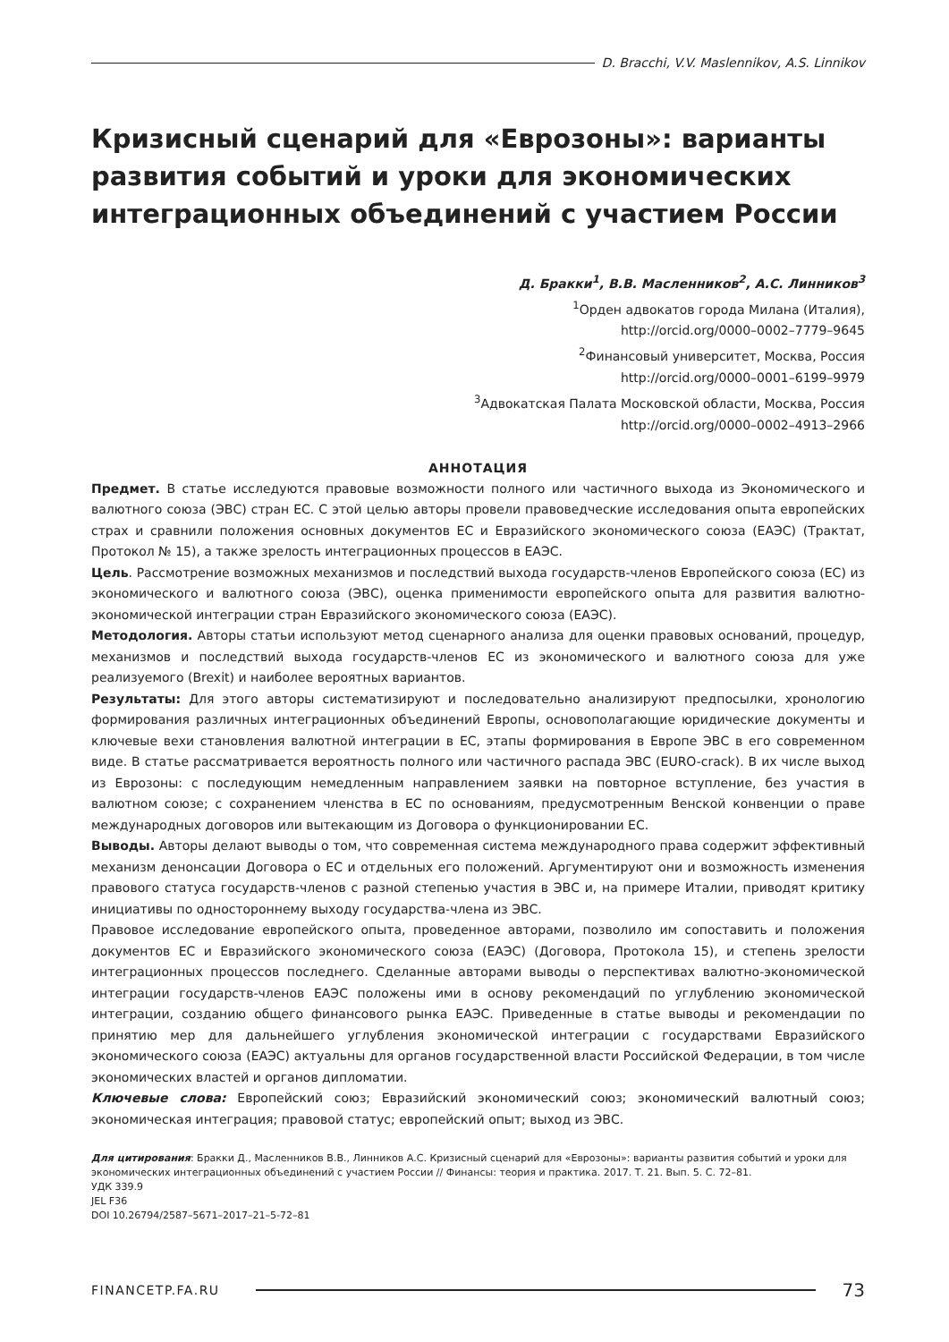D. Bracchi, V.V. Maslennikov, A.S. Linnikov
Кризисный сценарий для «Еврозоны»: варианты развития событий и уроки для экономических интеграционных объединений с участием России
Д. Бракки<sup>1</sup>, В.В. Масленников<sup>2</sup>, А.С. Линников<sup>3</sup>
<sup>1</sup> Орден адвокатов города Милана (Италия),
http://orcid.org/0000–0002–7779–9645
<sup>2</sup> Финансовый университет, Москва, Россия
http://orcid.org/0000–0001–6199–9979
<sup>3</sup> Адвокатская Палата Московской области, Москва, Россия
http://orcid.org/0000–0002–4913–2966
АННОТАЦИЯ
Предмет. В статье исследуются правовые возможности полного или частичного выхода из Экономического и валютного союза (ЭВС) стран ЕС. С этой целью авторы провели правоведческие исследования опыта европейских страх и сравнили положения основных документов ЕС и Евразийского экономического союза (ЕАЭС) (Трактат, Протокол № 15), а также зрелость интеграционных процессов в ЕАЭС.
Цель. Рассмотрение возможных механизмов и последствий выхода государств-членов Европейского союза (ЕС) из экономического и валютного союза (ЭВС), оценка применимости европейского опыта для развития валютно-экономической интеграции стран Евразийского экономического союза (ЕАЭС).
Методология. Авторы статьи используют метод сценарного анализа для оценки правовых оснований, процедур, механизмов и последствий выхода государств-членов ЕС из экономического и валютного союза для уже реализуемого (Brexit) и наиболее вероятных вариантов.
Результаты: Для этого авторы систематизируют и последовательно анализируют предпосылки, хронологию формирования различных интеграционных объединений Европы, основополагающие юридические документы и ключевые вехи становления валютной интеграции в ЕС, этапы формирования в Европе ЭВС в его современном виде. В статье рассматривается вероятность полного или частичного распада ЭВС (EURO-crack). В их числе выход из Еврозоны: с последующим немедленным направлением заявки на повторное вступление, без участия в валютном союзе; с сохранением членства в ЕС по основаниям, предусмотренным Венской конвенции о праве международных договоров или вытекающим из Договора о функционировании ЕС.
Выводы. Авторы делают выводы о том, что современная система международного права содержит эффективный механизм денонсации Договора о ЕС и отдельных его положений. Аргументируют они и возможность изменения правового статуса государств-членов с разной степенью участия в ЭВС и, на примере Италии, приводят критику инициативы по одностороннему выходу государства-члена из ЭВС.
Правовое исследование европейского опыта, проведенное авторами, позволило им сопоставить и положения документов ЕС и Евразийского экономического союза (ЕАЭС) (Договора, Протокола 15), и степень зрелости интеграционных процессов последнего. Сделанные авторами выводы о перспективах валютно-экономической интеграции государств-членов ЕАЭС положены ими в основу рекомендаций по углублению экономической интеграции, созданию общего финансового рынка ЕАЭС. Приведенные в статье выводы и рекомендации по принятию мер для дальнейшего углубления экономической интеграции с государствами Евразийского экономического союза (ЕАЭС) актуальны для органов государственной власти Российской Федерации, в том числе экономических властей и органов дипломатии.
Ключевые слова: Европейский союз; Евразийский экономический союз; экономический валютный союз; экономическая интеграция; правовой статус; европейский опыт; выход из ЭВС.
Для цитирования: Бракки Д., Масленников В.В., Линников А.С. Кризисный сценарий для «Еврозоны»: варианты развития событий и уроки для экономических интеграционных объединений с участием России // Финансы: теория и практика. 2017. Т. 21. Вып. 5. С. 72–81.
УДК 339.9
JEL F36
DOI 10.26794/2587–5671–2017–21–5-72–81
FINANCETP.FA.RU
73